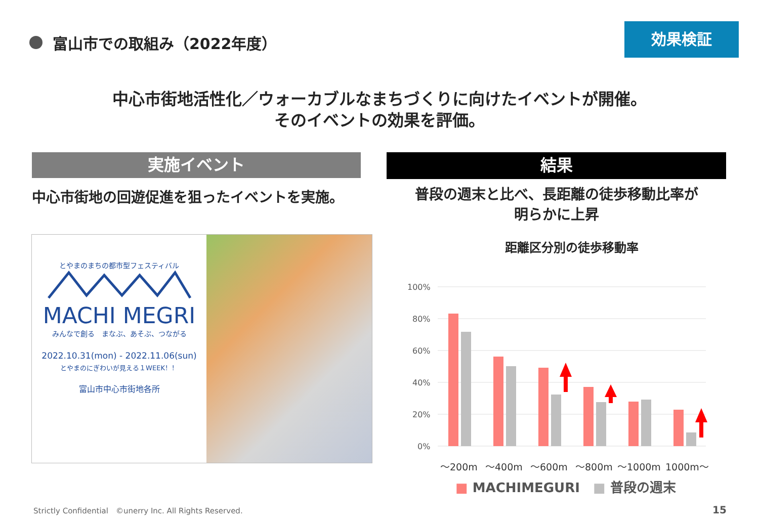富山市での取組み（2022年度）
効果検証
中心市街地活性化／ウォーカブルなまちづくりに向けたイベントが開催。
そのイベントの効果を評価。
実施イベント 結果
中心市街地の回遊促進を狙ったイベントを実施。
普段の週末と比べ、長距離の徒歩移動比率が
明らかに上昇
とやまのまちの都市型フェスティバル
MACHI MEGRI
みんなで創る　まなぶ、あそぶ、つながる
2022.10.31(mon) - 2022.11.06(sun)
とやまのにぎわいが見える１WEEK！！
富山市中心市街地各所
距離区分別の徒歩移動率
100%
80%
60%
40%
20%
0%
～200m
～400m
～600m
～800m
～1000m
1000m～
■ MACHIMEGURI　■ 普段の週末
Strictly Confidential　©unerry Inc. All Rights Reserved.
15